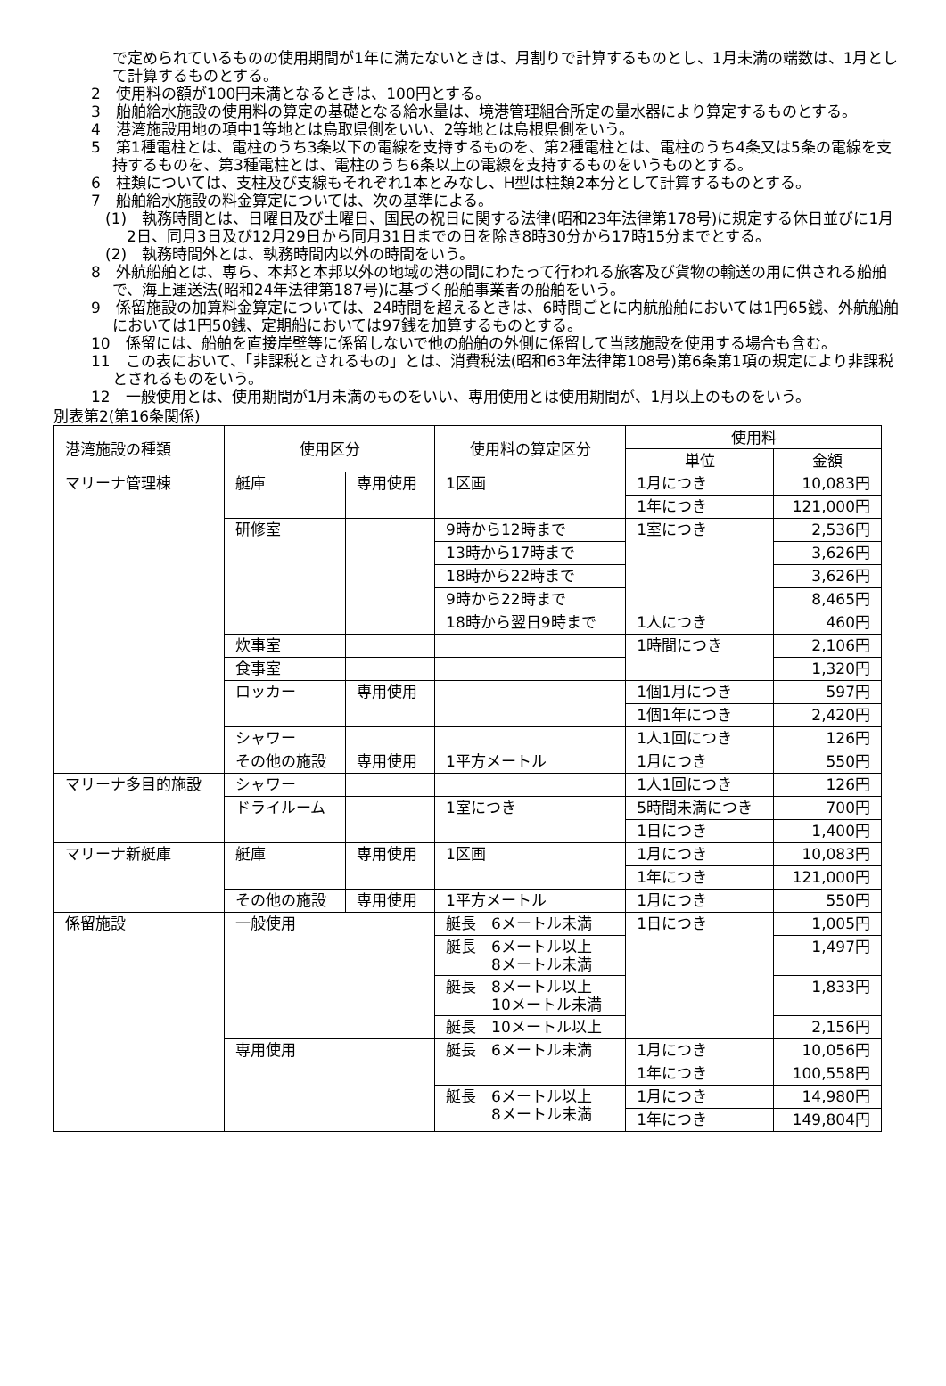で定められているものの使用期間が1年に満たないときは、月割りで計算するものとし、1月未満の端数は、1月として計算するものとする。
2　使用料の額が100円未満となるときは、100円とする。
3　船舶給水施設の使用料の算定の基礎となる給水量は、境港管理組合所定の量水器により算定するものとする。
4　港湾施設用地の項中1等地とは鳥取県側をいい、2等地とは島根県側をいう。
5　第1種電柱とは、電柱のうち3条以下の電線を支持するものを、第2種電柱とは、電柱のうち4条又は5条の電線を支持するものを、第3種電柱とは、電柱のうち6条以上の電線を支持するものをいうものとする。
6　柱類については、支柱及び支線もそれぞれ1本とみなし、H型は柱類2本分として計算するものとする。
7　船舶給水施設の料金算定については、次の基準による。
(1)　執務時間とは、日曜日及び土曜日、国民の祝日に関する法律(昭和23年法律第178号)に規定する休日並びに1月2日、同月3日及び12月29日から同月31日までの日を除き8時30分から17時15分までとする。
(2)　執務時間外とは、執務時間内以外の時間をいう。
8　外航船舶とは、専ら、本邦と本邦以外の地域の港の間にわたって行われる旅客及び貨物の輸送の用に供される船舶で、海上運送法(昭和24年法律第187号)に基づく船舶事業者の船舶をいう。
9　係留施設の加算料金算定については、24時間を超えるときは、6時間ごとに内航船舶においては1円65銭、外航船舶においては1円50銭、定期船においては97銭を加算するものとする。
10　係留には、船舶を直接岸壁等に係留しないで他の船舶の外側に係留して当該施設を使用する場合も含む。
11　この表において、「非課税とされるもの」とは、消費税法(昭和63年法律第108号)第6条第1項の規定により非課税とされるものをいう。
12　一般使用とは、使用期間が1月未満のものをいい、専用使用とは使用期間が、1月以上のものをいう。
別表第2(第16条関係)
| 港湾施設の種類 | 使用区分 | | 使用料の算定区分 | 使用料 | |
| --- | --- | --- | --- | --- | --- |
| | | | | 単位 | 金額 |
| マリーナ管理棟 | 艇庫 | 専用使用 | 1区画 | 1月につき | 10,083円 |
| | | | | 1年につき | 121,000円 |
| | 研修室 | | 9時から12時まで | 1室につき | 2,536円 |
| | | | 13時から17時まで | | 3,626円 |
| | | | 18時から22時まで | | 3,626円 |
| | | | 9時から22時まで | | 8,465円 |
| | | | 18時から翌日9時まで | 1人につき | 460円 |
| | 炊事室 | | | 1時間につき | 2,106円 |
| | 食事室 | | | | 1,320円 |
| | ロッカー | 専用使用 | | 1個1月につき | 597円 |
| | | | | 1個1年につき | 2,420円 |
| | シャワー | | | 1人1回につき | 126円 |
| | その他の施設 | 専用使用 | 1平方メートル | 1月につき | 550円 |
| マリーナ多目的施設 | シャワー | | | 1人1回につき | 126円 |
| | ドライルーム | | 1室につき | 5時間未満につき | 700円 |
| | | | | 1日につき | 1,400円 |
| マリーナ新艇庫 | 艇庫 | 専用使用 | 1区画 | 1月につき | 10,083円 |
| | | | | 1年につき | 121,000円 |
| | その他の施設 | 専用使用 | 1平方メートル | 1月につき | 550円 |
| 係留施設 | 一般使用 | | 艇長 6メートル未満 | 1日につき | 1,005円 |
| | | | 艇長 6メートル以上 8メートル未満 | | 1,497円 |
| | | | 艇長 8メートル以上 10メートル未満 | | 1,833円 |
| | | | 艇長 10メートル以上 | | 2,156円 |
| | 専用使用 | | 艇長 6メートル未満 | 1月につき | 10,056円 |
| | | | | 1年につき | 100,558円 |
| | | | 艇長 6メートル以上 8メートル未満 | 1月につき | 14,980円 |
| | | | | 1年につき | 149,804円 |